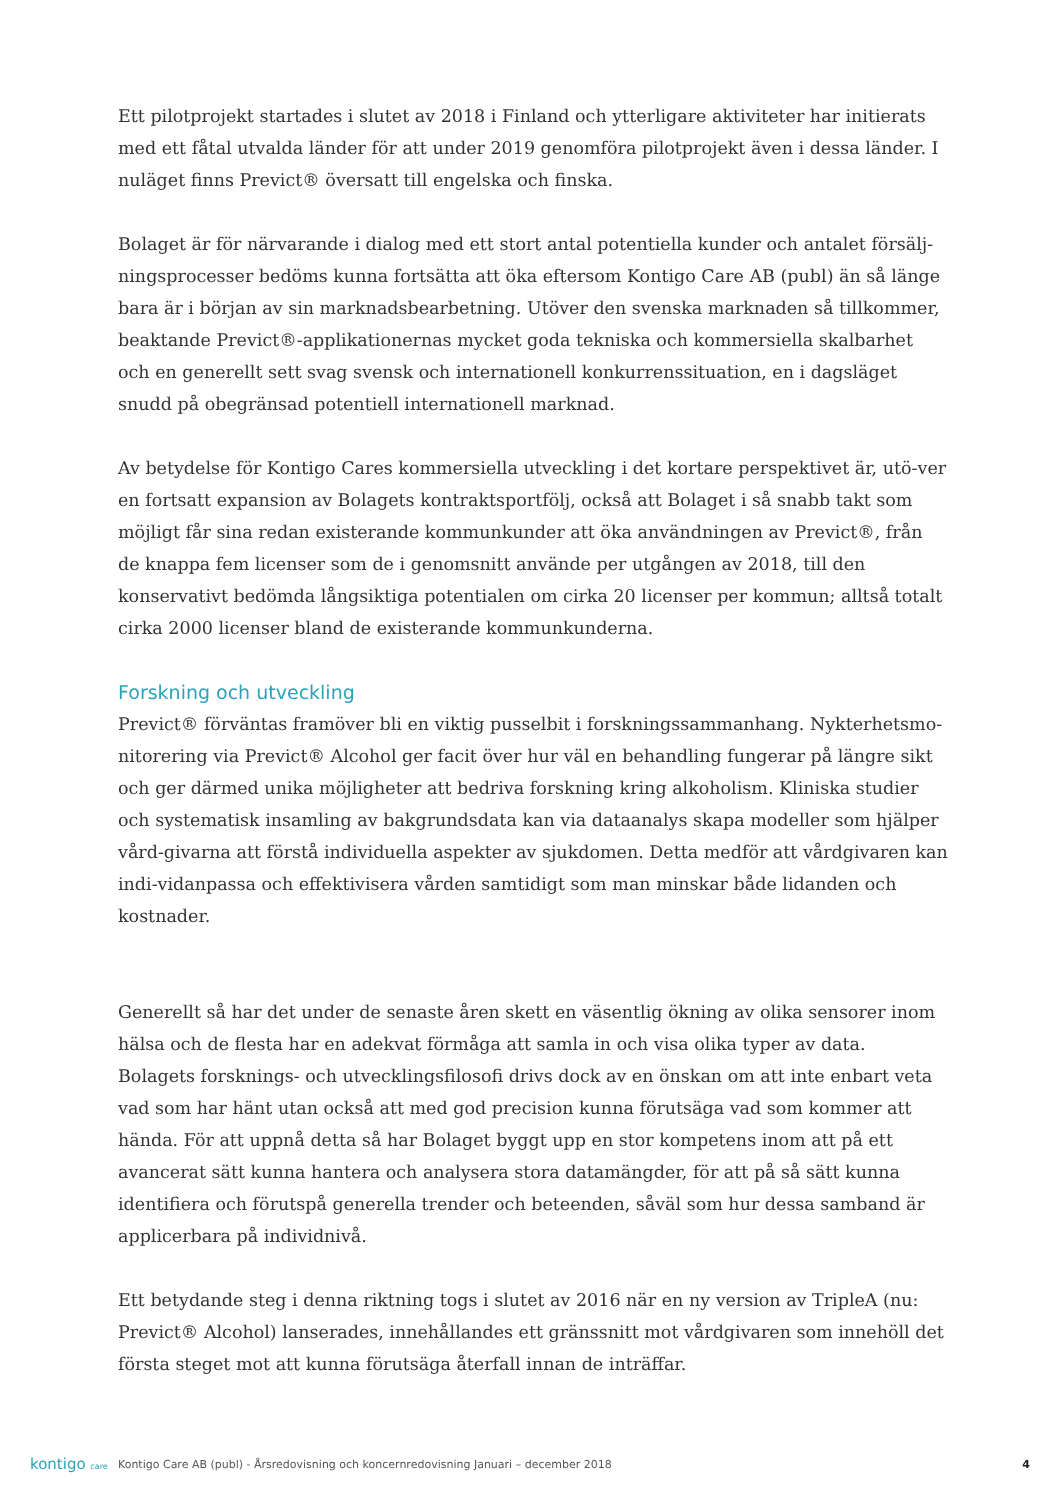Ett pilotprojekt startades i slutet av 2018 i Finland och ytterligare aktiviteter har initierats med ett fåtal utvalda länder för att under 2019 genomföra pilotprojekt även i dessa länder. I nuläget finns Previct® översatt till engelska och finska.
Bolaget är för närvarande i dialog med ett stort antal potentiella kunder och antalet försälj-ningsprocesser bedöms kunna fortsätta att öka eftersom Kontigo Care AB (publ) än så länge bara är i början av sin marknadsbearbetning. Utöver den svenska marknaden så tillkommer, beaktande Previct®-applikationernas mycket goda tekniska och kommersiella skalbarhet och en generellt sett svag svensk och internationell konkurrenssituation, en i dagsläget snudd på obegränsad potentiell internationell marknad.
Av betydelse för Kontigo Cares kommersiella utveckling i det kortare perspektivet är, utö-ver en fortsatt expansion av Bolagets kontraktsportfölj, också att Bolaget i så snabb takt som möjligt får sina redan existerande kommunkunder att öka användningen av Previct®, från de knappa fem licenser som de i genomsnitt använde per utgången av 2018, till den konservativt bedömda långsiktiga potentialen om cirka 20 licenser per kommun; alltså totalt cirka 2000 licenser bland de existerande kommunkunderna.
Forskning och utveckling
Previct® förväntas framöver bli en viktig pusselbit i forskningssammanhang. Nykterhetsmo-nitorering via Previct® Alcohol ger facit över hur väl en behandling fungerar på längre sikt och ger därmed unika möjligheter att bedriva forskning kring alkoholism. Kliniska studier och systematisk insamling av bakgrundsdata kan via dataanalys skapa modeller som hjälper vård-givarna att förstå individuella aspekter av sjukdomen. Detta medför att vårdgivaren kan indi-vidanpassa och effektivisera vården samtidigt som man minskar både lidanden och kostnader.
Generellt så har det under de senaste åren skett en väsentlig ökning av olika sensorer inom hälsa och de flesta har en adekvat förmåga att samla in och visa olika typer av data. Bolagets forsknings- och utvecklingsfilosofi drivs dock av en önskan om att inte enbart veta vad som har hänt utan också att med god precision kunna förutsäga vad som kommer att hända. För att uppnå detta så har Bolaget byggt upp en stor kompetens inom att på ett avancerat sätt kunna hantera och analysera stora datamängder, för att på så sätt kunna identifiera och förutspå generella trender och beteenden, såväl som hur dessa samband är applicerbara på individnivå.
Ett betydande steg i denna riktning togs i slutet av 2016 när en ny version av TripleA (nu: Previct® Alcohol) lanserades, innehållandes ett gränssnitt mot vårdgivaren som innehöll det första steget mot att kunna förutsäga återfall innan de inträffar.
kontigo care
Kontigo Care AB (publ) - Årsredovisning och koncernredovisning Januari – december 2018
4